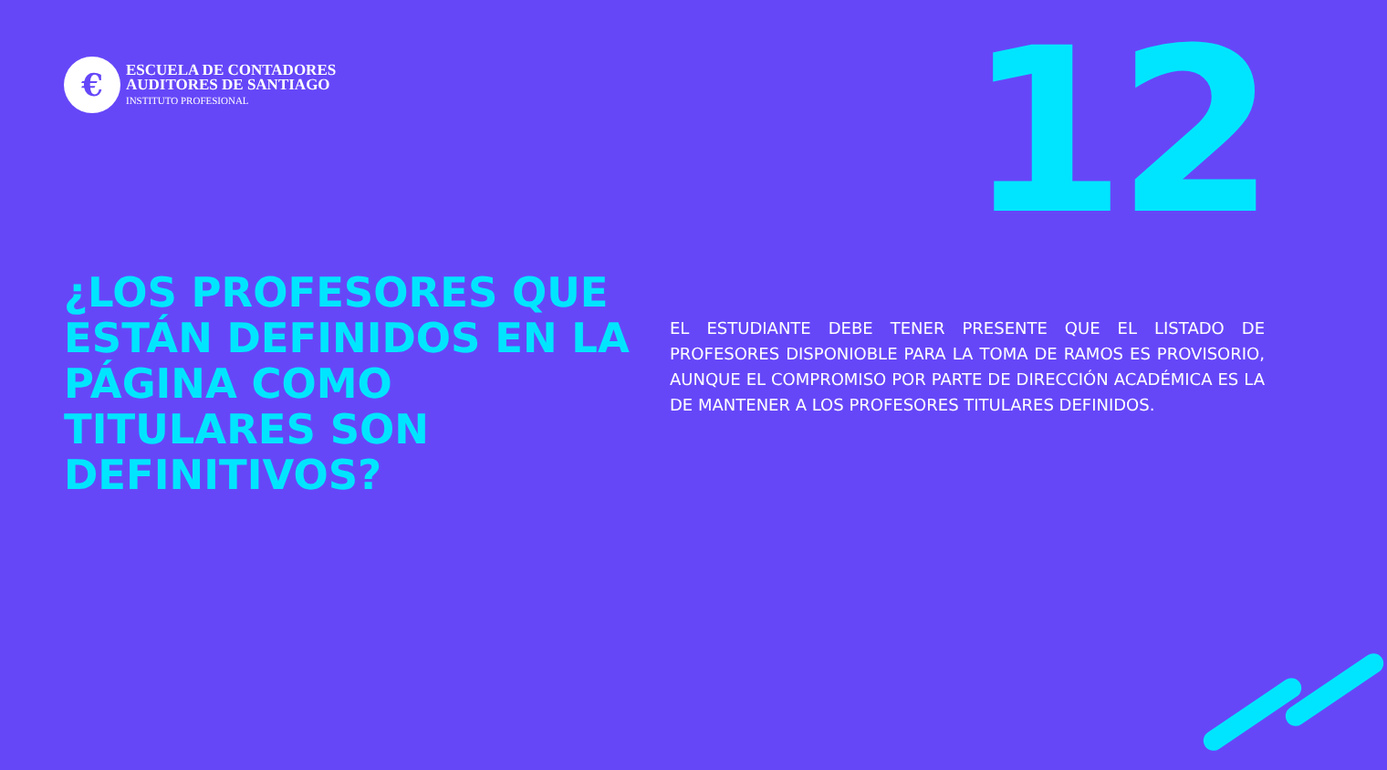€
ESCUELA DE CONTADORES
AUDITORES DE SANTIAGO
INSTITUTO PROFESIONAL
12
¿LOS PROFESORES QUE ESTÁN DEFINIDOS EN LA PÁGINA COMO TITULARES SON DEFINITIVOS?
EL ESTUDIANTE DEBE TENER PRESENTE QUE EL LISTADO DE PROFESORES DISPONIOBLE PARA LA TOMA DE RAMOS ES PROVISORIO, AUNQUE EL COMPROMISO POR PARTE DE DIRECCIÓN ACADÉMICA ES LA DE MANTENER A LOS PROFESORES TITULARES DEFINIDOS.